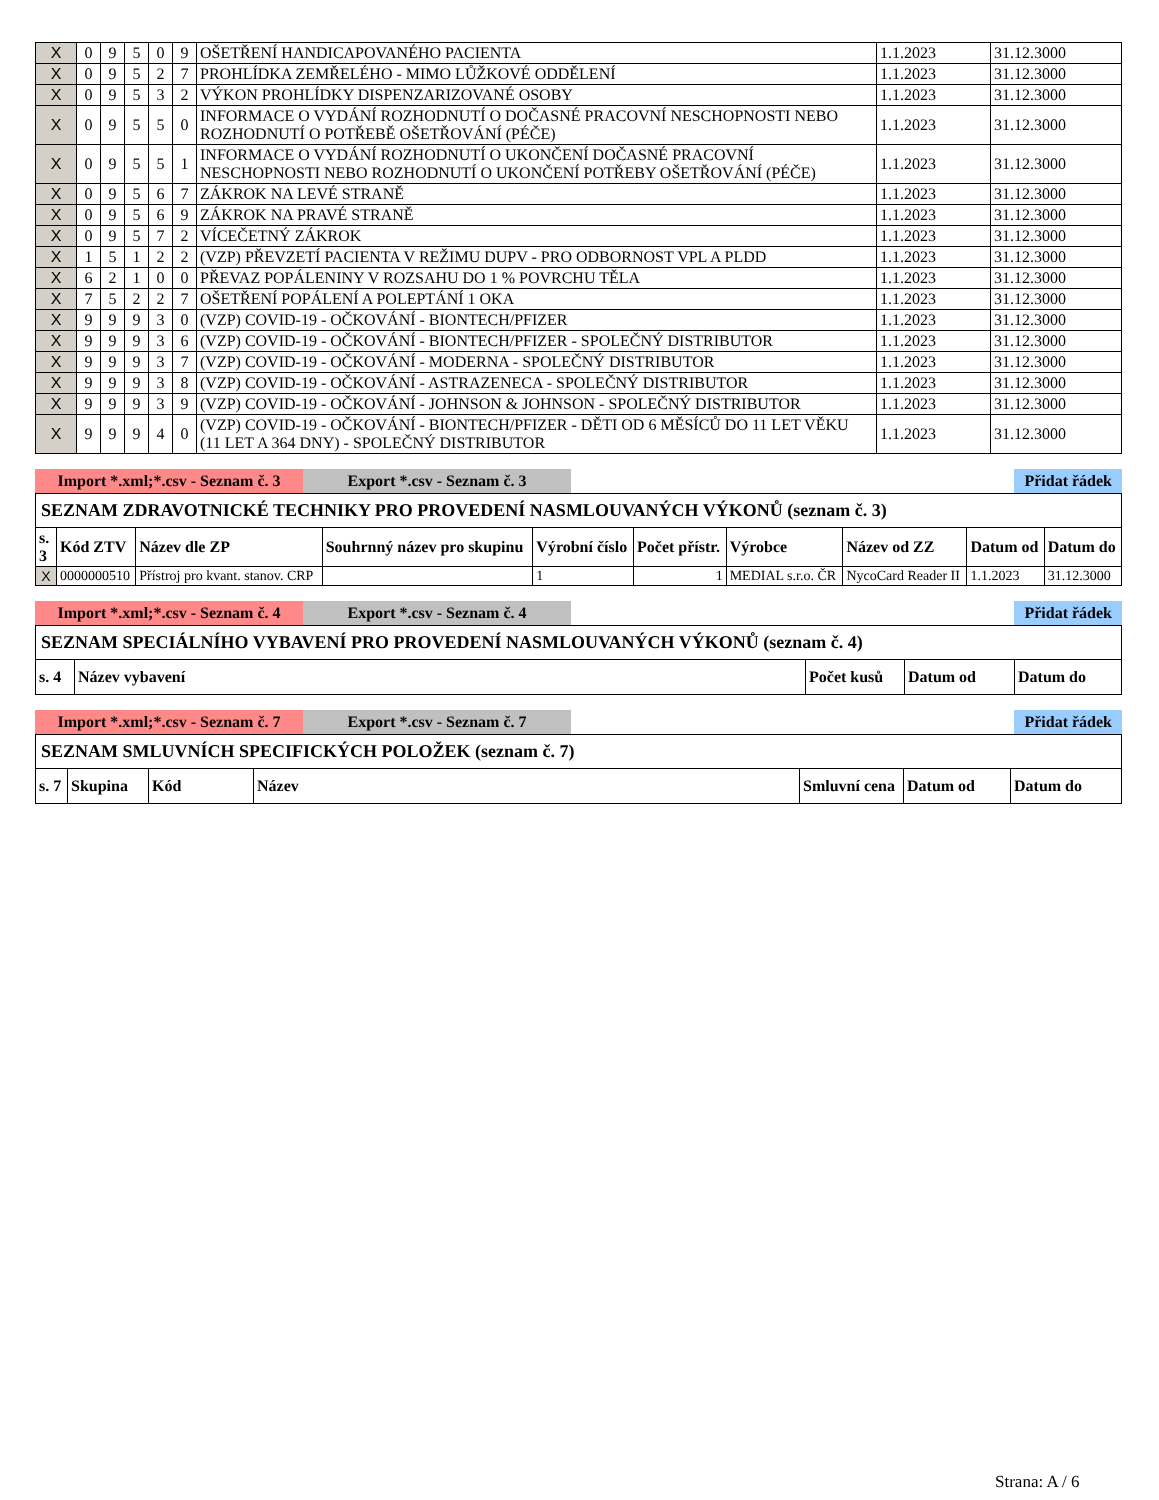| X | 0 | 9 | 5 | 0 | 9 | OŠETŘENÍ HANDICAPOVANÉHO PACIENTA | 1.1.2023 | 31.12.3000 |
| X | 0 | 9 | 5 | 2 | 7 | PROHLÍDKA ZEMŘELÉHO - MIMO LŮŽKOVÉ ODDĚLENÍ | 1.1.2023 | 31.12.3000 |
| X | 0 | 9 | 5 | 3 | 2 | VÝKON PROHLÍDKY DISPENZARIZOVANÉ OSOBY | 1.1.2023 | 31.12.3000 |
| X | 0 | 9 | 5 | 5 | 0 | INFORMACE O VYDÁNÍ ROZHODNUTÍ O DOČASNÉ PRACOVNÍ NESCHOPNOSTI NEBO ROZHODNUTÍ O POTŘEBĚ OŠETŘOVÁNÍ (PÉČE) | 1.1.2023 | 31.12.3000 |
| X | 0 | 9 | 5 | 5 | 1 | INFORMACE O VYDÁNÍ ROZHODNUTÍ O UKONČENÍ DOČASNÉ PRACOVNÍ NESCHOPNOSTI NEBO ROZHODNUTÍ O UKONČENÍ POTŘEBY OŠETŘOVÁNÍ (PÉČE) | 1.1.2023 | 31.12.3000 |
| X | 0 | 9 | 5 | 6 | 7 | ZÁKROK NA LEVÉ STRANĚ | 1.1.2023 | 31.12.3000 |
| X | 0 | 9 | 5 | 6 | 9 | ZÁKROK NA PRAVÉ STRANĚ | 1.1.2023 | 31.12.3000 |
| X | 0 | 9 | 5 | 7 | 2 | VÍCEČETNÝ ZÁKROK | 1.1.2023 | 31.12.3000 |
| X | 1 | 5 | 1 | 2 | 2 | (VZP) PŘEVZETÍ PACIENTA V REŽIMU DUPV - PRO ODBORNOST VPL A PLDD | 1.1.2023 | 31.12.3000 |
| X | 6 | 2 | 1 | 0 | 0 | PŘEVAZ POPÁLENINY V ROZSAHU DO 1 % POVRCHU TĚLA | 1.1.2023 | 31.12.3000 |
| X | 7 | 5 | 2 | 2 | 7 | OŠETŘENÍ POPÁLENÍ A POLEPTÁNÍ 1 OKA | 1.1.2023 | 31.12.3000 |
| X | 9 | 9 | 9 | 3 | 0 | (VZP) COVID-19 - OČKOVÁNÍ - BIONTECH/PFIZER | 1.1.2023 | 31.12.3000 |
| X | 9 | 9 | 9 | 3 | 6 | (VZP) COVID-19 - OČKOVÁNÍ - BIONTECH/PFIZER - SPOLEČNÝ DISTRIBUTOR | 1.1.2023 | 31.12.3000 |
| X | 9 | 9 | 9 | 3 | 7 | (VZP) COVID-19 - OČKOVÁNÍ - MODERNA - SPOLEČNÝ DISTRIBUTOR | 1.1.2023 | 31.12.3000 |
| X | 9 | 9 | 9 | 3 | 8 | (VZP) COVID-19 - OČKOVÁNÍ - ASTRAZENECA - SPOLEČNÝ DISTRIBUTOR | 1.1.2023 | 31.12.3000 |
| X | 9 | 9 | 9 | 3 | 9 | (VZP) COVID-19 - OČKOVÁNÍ - JOHNSON & JOHNSON - SPOLEČNÝ DISTRIBUTOR | 1.1.2023 | 31.12.3000 |
| X | 9 | 9 | 9 | 4 | 0 | (VZP) COVID-19 - OČKOVÁNÍ - BIONTECH/PFIZER - DĚTI OD 6 MĚSÍCŮ DO 11 LET VĚKU (11 LET A 364 DNY) - SPOLEČNÝ DISTRIBUTOR | 1.1.2023 | 31.12.3000 |
Import *.xml;*.csv - Seznam č. 3 Export *.csv - Seznam č. 3 Přidat řádek
| SEZNAM ZDRAVOTNICKÉ TECHNIKY PRO PROVEDENÍ NASMLOUVANÝCH VÝKONŮ (seznam č. 3) | | | | | | | | | |
| s. 3 | Kód ZTV | Název dle ZP | Souhrnný název pro skupinu | Výrobní číslo | Počet přístr. | Výrobce | Název od ZZ | Datum od | Datum do |
| X | 0000000510 | Přístroj pro kvant. stanov. CRP | | 1 | 1 | MEDIAL s.r.o. ČR | NycoCard Reader II | 1.1.2023 | 31.12.3000 |
Import *.xml;*.csv - Seznam č. 4 Export *.csv - Seznam č. 4 Přidat řádek
| SEZNAM SPECIÁLNÍHO VYBAVENÍ PRO PROVEDENÍ NASMLOUVANÝCH VÝKONŮ (seznam č. 4) | | | | |
| s. 4 | Název vybavení | Počet kusů | Datum od | Datum do |
Import *.xml;*.csv - Seznam č. 7 Export *.csv - Seznam č. 7 Přidat řádek
| SEZNAM SMLUVNÍCH SPECIFICKÝCH POLOŽEK (seznam č. 7) | | | | | | |
| s. 7 | Skupina | Kód | Název | Smluvní cena | Datum od | Datum do |
Strana: A / 6